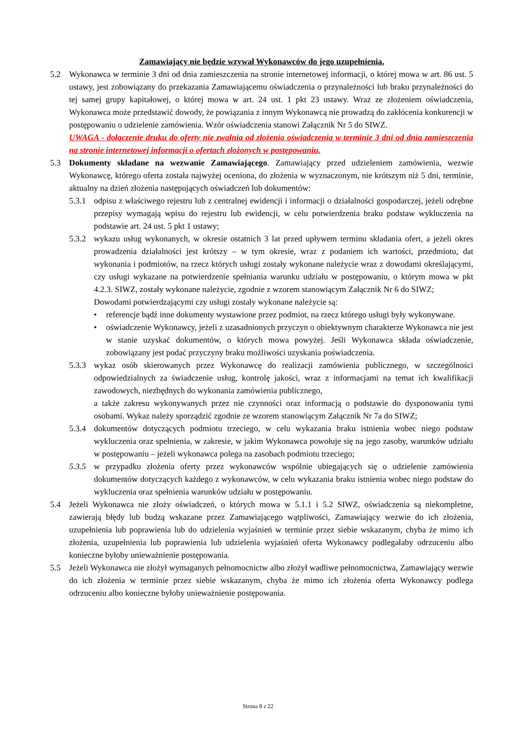Zamawiający nie będzie wzywał Wykonawców do jego uzupełnienia.
5.2 Wykonawca w terminie 3 dni od dnia zamieszczenia na stronie internetowej informacji, o której mowa w art. 86 ust. 5 ustawy, jest zobowiązany do przekazania Zamawiającemu oświadczenia o przynależności lub braku przynależności do tej samej grupy kapitałowej, o której mowa w art. 24 ust. 1 pkt 23 ustawy. Wraz ze złożeniem oświadczenia, Wykonawca może przedstawić dowody, że powiązania z innym Wykonawcą nie prowadzą do zakłócenia konkurencji w postępowaniu o udzielenie zamówienia. Wzór oświadczenia stanowi Załącznik Nr 5 do SIWZ.
UWAGA - dołączenie druku do oferty nie zwalnia od złożenia oświadczenia w terminie 3 dni od dnia zamieszczenia na stronie internetowej informacji o ofertach złożonych w postępowaniu.
5.3 Dokumenty składane na wezwanie Zamawiającego. Zamawiający przed udzieleniem zamówienia, wezwie Wykonawcę, którego oferta została najwyżej oceniona, do złożenia w wyznaczonym, nie krótszym niż 5 dni, terminie, aktualny na dzień złożenia następujących oświadczeń lub dokumentów:
5.3.1
odpisu z właściwego rejestru lub z centralnej ewidencji i informacji o działalności gospodarczej, jeżeli odrębne przepisy wymagają wpisu do rejestru lub ewidencji, w celu potwierdzenia braku podstaw wykluczenia na podstawie art. 24 ust. 5 pkt 1 ustawy;
5.3.2
wykazu usług wykonanych, w okresie ostatnich 3 lat przed upływem terminu składania ofert, a jeżeli okres prowadzenia działalności jest krótszy – w tym okresie, wraz z podaniem ich wartości, przedmiotu, dat wykonania i podmiotów, na rzecz których usługi zostały wykonane należycie wraz z dowodami określającymi, czy usługi wykazane na potwierdzenie spełniania warunku udziału w postępowaniu, o którym mowa w pkt 4.2.3. SIWZ, zostały wykonane należycie, zgodnie z wzorem stanowiącym Załącznik Nr 6 do SIWZ;
Dowodami potwierdzającymi czy usługi zostały wykonane należycie są:
• referencje bądź inne dokumenty wystawione przez podmiot, na rzecz którego usługi były wykonywane.
• oświadczenie Wykonawcy, jeżeli z uzasadnionych przyczyn o obiektywnym charakterze Wykonawca nie jest w stanie uzyskać dokumentów, o których mowa powyżej. Jeśli Wykonawca składa oświadczenie, zobowiązany jest podać przyczyny braku możliwości uzyskania poświadczenia.
5.3.3
wykaz osób skierowanych przez Wykonawcę do realizacji zamówienia publicznego, w szczególności odpowiedzialnych za świadczenie usług, kontrolę jakości, wraz z informacjami na temat ich kwalifikacji zawodowych, niezbędnych do wykonania zamówienia publicznego,
a także zakresu wykonywanych przez nie czynności oraz informacją o podstawie do dysponowania tymi osobami. Wykaz należy sporządzić zgodnie ze wzorem stanowiącym Załącznik Nr 7a do SIWZ;
5.3.4
dokumentów dotyczących podmiotu trzeciego, w celu wykazania braku istnienia wobec niego podstaw wykluczenia oraz spełnienia, w zakresie, w jakim Wykonawca powołuje się na jego zasoby, warunków udziału w postępowaniu – jeżeli wykonawca polega na zasobach podmiotu trzeciego;
5.3.5
w przypadku złożenia oferty przez wykonawców wspólnie ubiegających się o udzielenie zamówienia dokumentów dotyczących każdego z wykonawców, w celu wykazania braku istnienia wobec niego podstaw do wykluczenia oraz spełnienia warunków udziału w postępowaniu.
5.4 Jeżeli Wykonawca nie złoży oświadczeń, o których mowa w 5.1.1 i 5.2 SIWZ, oświadczenia są niekompletne, zawierają błędy lub budzą wskazane przez Zamawiającego wątpliwości, Zamawiający wezwie do ich złożenia, uzupełnienia lub poprawienia lub do udzielenia wyjaśnień w terminie przez siebie wskazanym, chyba że mimo ich złożenia, uzupełnienia lub poprawienia lub udzielenia wyjaśnień oferta Wykonawcy podlegałaby odrzuceniu albo konieczne byłoby unieważnienie postępowania.
5.5 Jeżeli Wykonawca nie złożył wymaganych pełnomocnictw albo złożył wadliwe pełnomocnictwa, Zamawiający wezwie do ich złożenia w terminie przez siebie wskazanym, chyba że mimo ich złożenia oferta Wykonawcy podlega odrzuceniu albo konieczne byłoby unieważnienie postępowania.
Strona 8 z 22